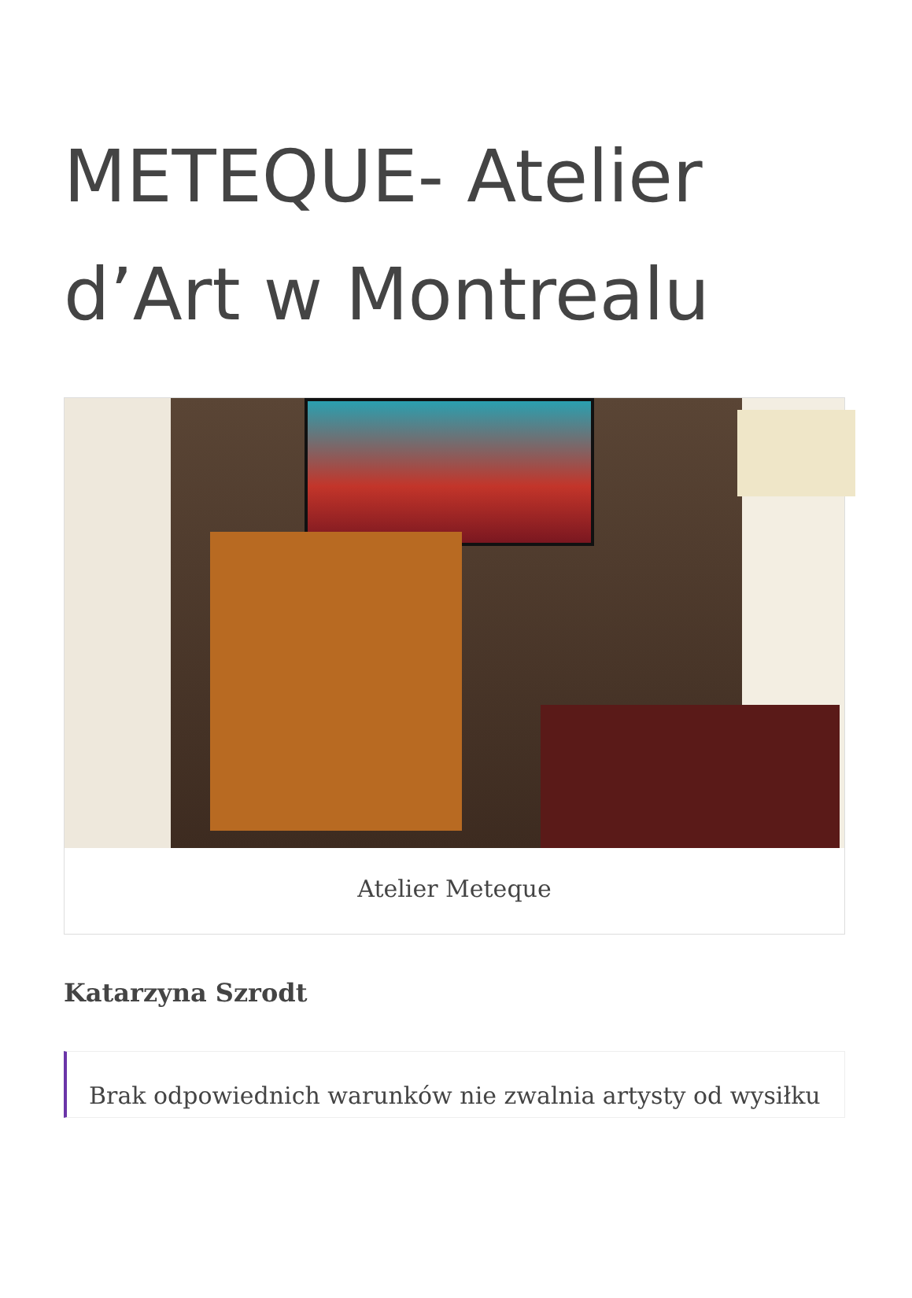METEQUE- Atelier d’Art w Montrealu
Atelier Meteque
Katarzyna Szrodt
Brak odpowiednich warunków nie zwalnia artysty od wysiłku